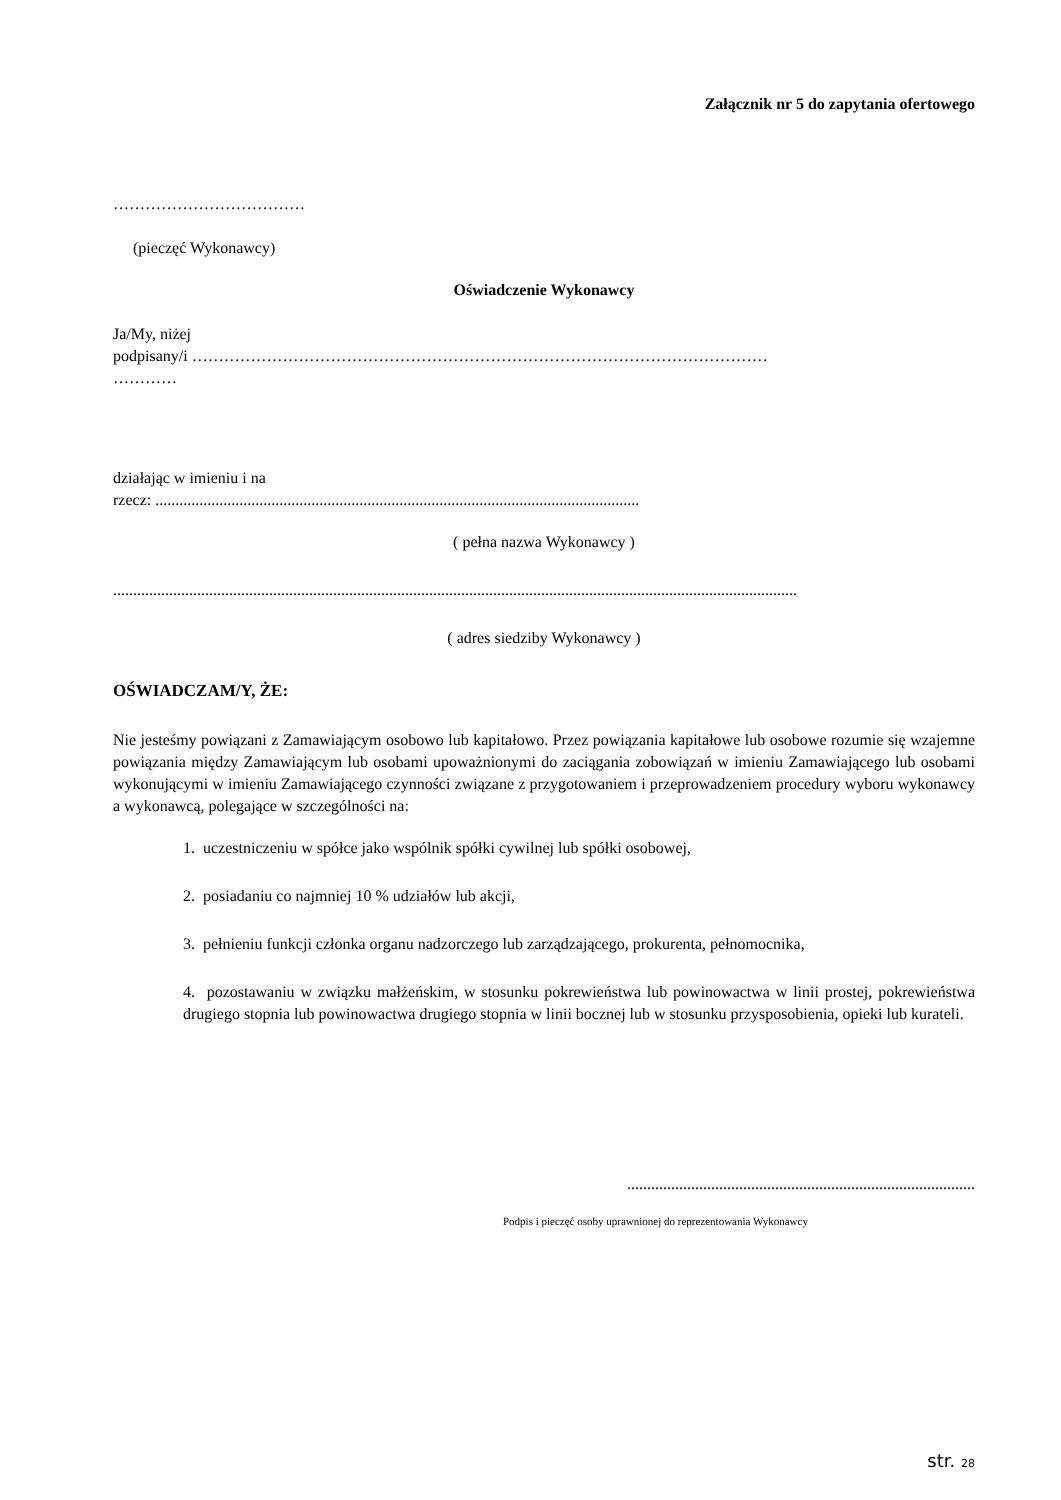Załącznik nr 5 do zapytania ofertowego
………………………………
(pieczęć Wykonawcy)
Oświadczenie Wykonawcy
Ja/My, niżej
podpisany/i ………………………………………………………………………………………………
…………
działając w imieniu i na
rzecz: .........................................................................................................................
( pełna nazwa Wykonawcy )
...........................................................................................................................................................................
( adres siedziby Wykonawcy )
OŚWIADCZAM/Y, ŻE:
Nie jesteśmy powiązani z Zamawiającym osobowo lub kapitałowo. Przez powiązania kapitałowe lub osobowe rozumie się wzajemne powiązania między Zamawiającym lub osobami upoważnionymi do zaciągania zobowiązań w imieniu Zamawiającego lub osobami wykonującymi w imieniu Zamawiającego czynności związane z przygotowaniem i przeprowadzeniem procedury wyboru wykonawcy a wykonawcą, polegające w szczególności na:
1. uczestniczeniu w spółce jako wspólnik spółki cywilnej lub spółki osobowej,
2. posiadaniu co najmniej 10 % udziałów lub akcji,
3. pełnieniu funkcji członka organu nadzorczego lub zarządzającego, prokurenta, pełnomocnika,
4. pozostawaniu w związku małżeńskim, w stosunku pokrewieństwa lub powinowactwa w linii prostej, pokrewieństwa drugiego stopnia lub powinowactwa drugiego stopnia w linii bocznej lub w stosunku przysposobienia, opieki lub kurateli.
.......................................................................................
Podpis i pieczęć osoby uprawnionej do reprezentowania Wykonawcy
str. 28